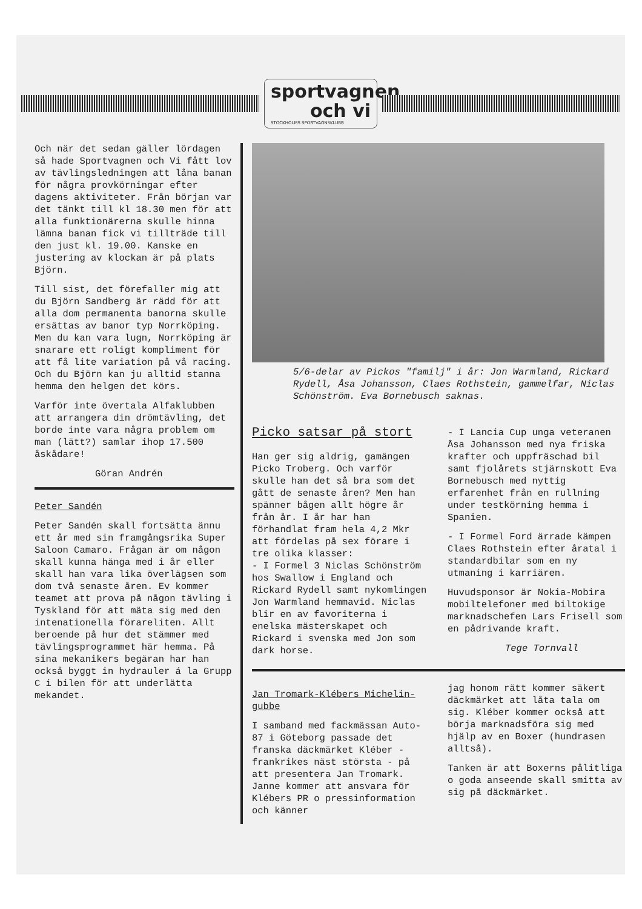sportvagnen och vi
STOCKHOLMS SPORTVAGNSKLUBB
Och när det sedan gäller lördagen så hade Sportvagnen och Vi fått lov av tävlingsledningen att låna banan för några provkörningar efter dagens aktiviteter. Från början var det tänkt till kl 18.30 men för att alla funktionärerna skulle hinna lämna banan fick vi tillträde till den just kl. 19.00. Kanske en justering av klockan är på plats Björn.
Till sist, det förefaller mig att du Björn Sandberg är rädd för att alla dom permanenta banorna skulle ersättas av banor typ Norrköping. Men du kan vara lugn, Norrköping är snarare ett roligt kompliment för att få lite variation på vå racing. Och du Björn kan ju alltid stanna hemma den helgen det körs.
Varför inte övertala Alfaklubben att arrangera din drömtävling, det borde inte vara några problem om man (lätt?) samlar ihop 17.500 åskådare!
Göran Andrén
Peter Sandén
Peter Sandén skall fortsätta ännu ett år med sin framgångsrika Super Saloon Camaro. Frågan är om någon skall kunna hänga med i år eller skall han vara lika överlägsen som dom två senaste åren. Ev kommer teamet att prova på någon tävling i Tyskland för att mäta sig med den intenationella förareliten. Allt beroende på hur det stämmer med tävlingsprogrammet här hemma. På sina mekanikers begäran har han också byggt in hydrauler á la Grupp C i bilen för att underlätta mekandet.
5/6-delar av Pickos "familj" i år: Jon Warmland, Rickard Rydell, Åsa Johansson, Claes Rothstein, gammelfar, Niclas Schönström. Eva Bornebusch saknas.
Picko satsar på stort
Han ger sig aldrig, gamängen Picko Troberg. Och varför skulle han det så bra som det gått de senaste åren? Men han spänner bågen allt högre år från år. I år har han förhandlat fram hela 4,2 Mkr att fördelas på sex förare i tre olika klasser:
- I Formel 3 Niclas Schönström hos Swallow i England och Rickard Rydell samt nykomlingen Jon Warmland hemmavid. Niclas blir en av favoriterna i enelska mästerskapet och Rickard i svenska med Jon som dark horse.
- I Lancia Cup unga veteranen Åsa Johansson med nya friska krafter och uppfräschad bil samt fjolårets stjärnskott Eva Bornebusch med nyttig erfarenhet från en rullning under testkörning hemma i Spanien.
- I Formel Ford ärrade kämpen Claes Rothstein efter åratal i standardbilar som en ny utmaning i karriären.
Huvudsponsor är Nokia-Mobira mobiltelefoner med biltokige marknadschefen Lars Frisell som en pådrivande kraft.
Tege Tornvall
Jan Tromark-Klébers Michelin-gubbe
I samband med fackmässan Auto-87 i Göteborg passade det franska däckmärket Kléber - frankrikes näst största - på att presentera Jan Tromark. Janne kommer att ansvara för Klébers PR o pressinformation och känner
jag honom rätt kommer säkert däckmärket att låta tala om sig. Kléber kommer också att börja marknadsföra sig med hjälp av en Boxer (hundrasen alltså).
Tanken är att Boxerns pålitliga o goda anseende skall smitta av sig på däckmärket.